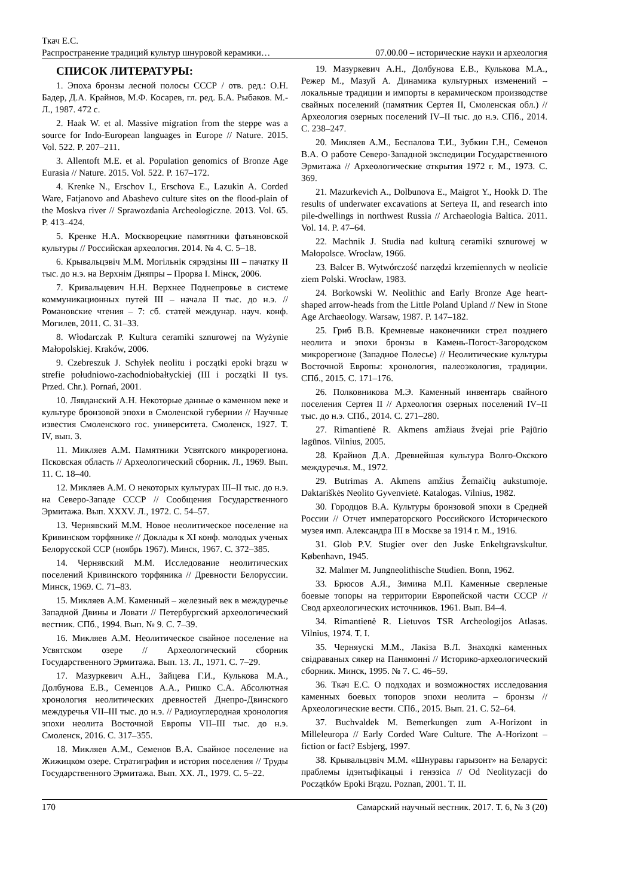Ткач Е.С.
Распространение традиций культур шнуровой керамики… 07.00.00 – исторические науки и археология
СПИСОК ЛИТЕРАТУРЫ:
1. Эпоха бронзы лесной полосы СССР / отв. ред.: О.Н. Бадер, Д.А. Крайнов, М.Ф. Косарев, гл. ред. Б.А. Рыбаков. М.-Л., 1987. 472 с.
2. Haak W. et al. Massive migration from the steppe was a source for Indo-European languages in Europe // Nature. 2015. Vol. 522. P. 207–211.
3. Allentoft M.E. et al. Population genomics of Bronze Age Eurasia // Nature. 2015. Vol. 522. P. 167–172.
4. Krenke N., Erschov I., Erschova E., Lazukin A. Corded Ware, Fatjanovo and Abashevo culture sites on the flood-plain of the Moskva river // Sprawozdania Archeologiczne. 2013. Vol. 65. P. 413–424.
5. Кренке Н.А. Москворецкие памятники фатьяновской культуры // Российская археология. 2014. № 4. С. 5–18.
6. Крывальцэвiч М.М. Могiльнiк сярэдзiны III – пачатку II тыс. до н.э. на Верхнiм Дняпры – Прорва I. Мiнск, 2006.
7. Кривальцевич Н.Н. Верхнее Поднепровье в системе коммуникационных путей III – начала II тыс. до н.э. // Романовские чтения – 7: сб. статей междунар. науч. конф. Могилев, 2011. С. 31–33.
8. Włodarczak P. Kultura ceramiki sznurowej na Wyżynie Małopolskiej. Kraków, 2006.
9. Czebreszuk J. Schyłek neolitu i początki epoki brązu w strefie południowo-zachodniobałtyckiej (III i początki II tys. Przed. Chr.). Pornań, 2001.
10. Лявданский А.Н. Некоторые данные о каменном веке и культуре бронзовой эпохи в Смоленской губернии // Научные известия Смоленского гос. университета. Смоленск, 1927. Т. IV, вып. 3.
11. Микляев А.М. Памятники Усвятского микрорегиона. Псковская область // Археологический сборник. Л., 1969. Вып. 11. С. 18–40.
12. Микляев А.М. О некоторых культурах III–II тыс. до н.э. на Северо-Западе СССР // Сообщения Государственного Эрмитажа. Вып. XXXV. Л., 1972. С. 54–57.
13. Чернявский М.М. Новое неолитическое поселение на Кривинском торфянике // Доклады к XI конф. молодых ученых Белорусской ССР (ноябрь 1967). Минск, 1967. С. 372–385.
14. Чернявский М.М. Исследование неолитических поселений Кривинского торфяника // Древности Белоруссии. Минск, 1969. С. 71–83.
15. Микляев А.М. Каменный – железный век в междуречье Западной Двины и Ловати // Петербургский археологический вестник. СПб., 1994. Вып. № 9. С. 7–39.
16. Микляев А.М. Неолитическое свайное поселение на Усвятском озере // Археологический сборник Государственного Эрмитажа. Вып. 13. Л., 1971. С. 7–29.
17. Мазуркевич А.Н., Зайцева Г.И., Кулькова М.А., Долбунова Е.В., Семенцов А.А., Ришко С.А. Абсолютная хронология неолитических древностей Днепро-Двинского междуречья VII–III тыс. до н.э. // Радиоуглеродная хронология эпохи неолита Восточной Европы VII–III тыс. до н.э. Смоленск, 2016. С. 317–355.
18. Микляев А.М., Семенов В.А. Свайное поселение на Жижицком озере. Стратиграфия и история поселения // Труды Государственного Эрмитажа. Вып. XX. Л., 1979. С. 5–22.
19. Мазуркевич А.Н., Долбунова Е.В., Кулькова М.А., Режер М., Мазуй А. Динамика культурных изменений – локальные традиции и импорты в керамическом производстве свайных поселений (памятник Сертея II, Смоленская обл.) // Археология озерных поселений IV–II тыс. до н.э. СПб., 2014. С. 238–247.
20. Микляев А.М., Беспалова Т.И., Зубкин Г.Н., Семенов В.А. О работе Северо-Западной экспедиции Государственного Эрмитажа // Археологические открытия 1972 г. М., 1973. С. 369.
21. Mazurkevich A., Dolbunova E., Maigrot Y., Hookk D. The results of underwater excavations at Serteya II, and research into pile-dwellings in northwest Russia // Archaeologia Baltica. 2011. Vol. 14. P. 47–64.
22. Machnik J. Studia nad kulturą ceramiki sznurowej w Małopolsce. Wrocław, 1966.
23. Balcer B. Wytwórczość narzędzi krzemiennych w neolicie ziem Polski. Wrocław, 1983.
24. Borkowski W. Neolithic and Early Bronze Age heart-shaped arrow-heads from the Little Poland Upland // New in Stone Age Archaeology. Warsaw, 1987. P. 147–182.
25. Гриб В.В. Кремневые наконечники стрел позднего неолита и эпохи бронзы в Камень-Погост-Загородском микрорегионе (Западное Полесье) // Неолитические культуры Восточной Европы: хронология, палеоэкология, традиции. СПб., 2015. С. 171–176.
26. Полковникова М.Э. Каменный инвентарь свайного поселения Сертея II // Археология озерных поселений IV–II тыс. до н.э. СПб., 2014. С. 271–280.
27. Rimantienė R. Akmens amžiaus žvejai prie Pajūrio lagūnos. Vilnius, 2005.
28. Крайнов Д.А. Древнейшая культура Волго-Окского междуречья. М., 1972.
29. Butrimas A. Akmens amžius Žemaičių aukstumoje. Daktariškės Neolito Gyvenvietė. Katalogas. Vilnius, 1982.
30. Городцов В.А. Культуры бронзовой эпохи в Средней России // Отчет императорского Российского Исторического музея имп. Александра III в Москве за 1914 г. М., 1916.
31. Glob P.V. Stugier over den Juske Enkeltgravskultur. København, 1945.
32. Malmer M. Jungneolithische Studien. Bonn, 1962.
33. Брюсов А.Я., Зимина М.П. Каменные сверленые боевые топоры на территории Европейской части СССР // Свод археологических источников. 1961. Вып. B4–4.
34. Rimantienė R. Lietuvos TSR Archeologijos Atlasas. Vilnius, 1974. T. I.
35. Черняускi М.М., Лакiза В.Л. Знаходкi каменных свiдраваных сякер на Панямоннi // Историко-археологический сборник. Минск, 1995. № 7. С. 46–59.
36. Ткач Е.С. О подходах и возможностях исследования каменных боевых топоров эпохи неолита – бронзы // Археологические вести. СПб., 2015. Вып. 21. С. 52–64.
37. Buchvaldek M. Bemerkungen zum A-Horizont in Milleleuropa // Early Corded Ware Culture. The A-Horizont – fiction or fact? Esbjerg, 1997.
38. Крывальцэвiч М.М. «Шнуравы гарызонт» на Беларусi: праблемы iдэнтыфiкацыi i генэзiса // Od Neolityzacji do Początków Epoki Brązu. Poznan, 2001. T. II.
170 Самарский научный вестник. 2017. Т. 6, № 3 (20)